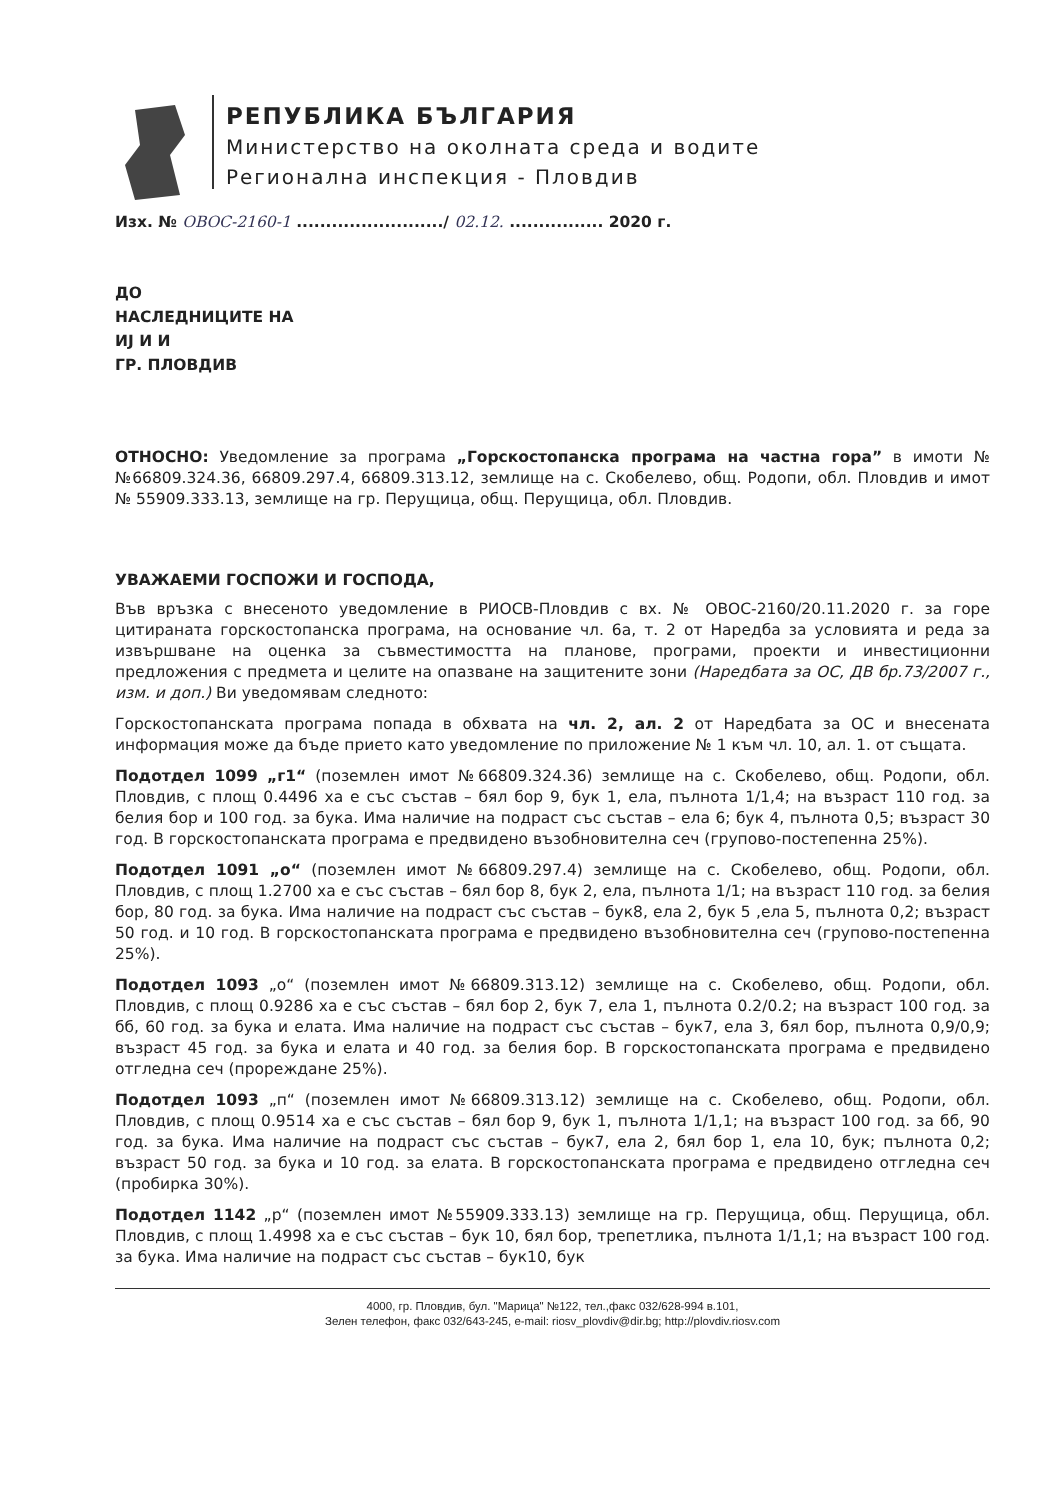РЕПУБЛИКА БЪЛГАРИЯ
Министерство на околната среда и водите
Регионална инспекция - Пловдив
Изх. № ОВОС-2160-1 ........................./ 02.12. ................ 2020 г.
ДО
НАСЛЕДНИЦИТЕ НА
ИЈ И И
ГР. ПЛОВДИВ
ОТНОСНО: Уведомление за програма „Горскостопанска програма на частна гора” в имоти №№66809.324.36, 66809.297.4, 66809.313.12, землище на с. Скобелево, общ. Родопи, обл. Пловдив и имот № 55909.333.13, землище на гр. Перущица, общ. Перущица, обл. Пловдив.
УВАЖАЕМИ ГОСПОЖИ И ГОСПОДА,
Във връзка с внесеното уведомление в РИОСВ-Пловдив с вх. № ОВОС-2160/20.11.2020 г. за горе цитираната горскостопанска програма, на основание чл. 6а, т. 2 от Наредба за условията и реда за извършване на оценка за съвместимостта на планове, програми, проекти и инвестиционни предложения с предмета и целите на опазване на защитените зони (Наредбата за ОС, ДВ бр.73/2007 г., изм. и доп.) Ви уведомявам следното:
Горскостопанската програма попада в обхвата на чл. 2, ал. 2 от Наредбата за ОС и внесената информация може да бъде прието като уведомление по приложение № 1 към чл. 10, ал. 1. от същата.
Подотдел 1099 „г1“ (поземлен имот №66809.324.36) землище на с. Скобелево, общ. Родопи, обл. Пловдив, с площ 0.4496 ха е със състав – бял бор 9, бук 1, ела, пълнота 1/1,4; на възраст 110 год. за белия бор и 100 год. за бука. Има наличие на подраст със състав – ела 6; бук 4, пълнота 0,5; възраст 30 год. В горскостопанската програма е предвидено възобновителна сеч (групово-постепенна 25%).
Подотдел 1091 „о“ (поземлен имот №66809.297.4) землище на с. Скобелево, общ. Родопи, обл. Пловдив, с площ 1.2700 ха е със състав – бял бор 8, бук 2, ела, пълнота 1/1; на възраст 110 год. за белия бор, 80 год. за бука. Има наличие на подраст със състав – бук8, ела 2, бук 5 ,ела 5, пълнота 0,2; възраст 50 год. и 10 год. В горскостопанската програма е предвидено възобновителна сеч (групово-постепенна 25%).
Подотдел 1093 „о“ (поземлен имот №66809.313.12) землище на с. Скобелево, общ. Родопи, обл. Пловдив, с площ 0.9286 ха е със състав – бял бор 2, бук 7, ела 1, пълнота 0.2/0.2; на възраст 100 год. за бб, 60 год. за бука и елата. Има наличие на подраст със състав – бук7, ела 3, бял бор, пълнота 0,9/0,9; възраст 45 год. за бука и елата и 40 год. за белия бор. В горскостопанската програма е предвидено отгледна сеч (прореждане 25%).
Подотдел 1093 „п“ (поземлен имот №66809.313.12) землище на с. Скобелево, общ. Родопи, обл. Пловдив, с площ 0.9514 ха е със състав – бял бор 9, бук 1, пълнота 1/1,1; на възраст 100 год. за бб, 90 год. за бука. Има наличие на подраст със състав – бук7, ела 2, бял бор 1, ела 10, бук; пълнота 0,2; възраст 50 год. за бука и 10 год. за елата. В горскостопанската програма е предвидено отгледна сеч (пробирка 30%).
Подотдел 1142 „р“ (поземлен имот №55909.333.13) землище на гр. Перущица, общ. Перущица, обл. Пловдив, с площ 1.4998 ха е със състав – бук 10, бял бор, трепетлика, пълнота 1/1,1; на възраст 100 год. за бука. Има наличие на подраст със състав – бук10, бук
4000, гр. Пловдив, бул. "Марица" №122, тел.,факс 032/628-994 в.101,
Зелен телефон, факс 032/643-245, e-mail: riosv_plovdiv@dir.bg; http://plovdiv.riosv.com